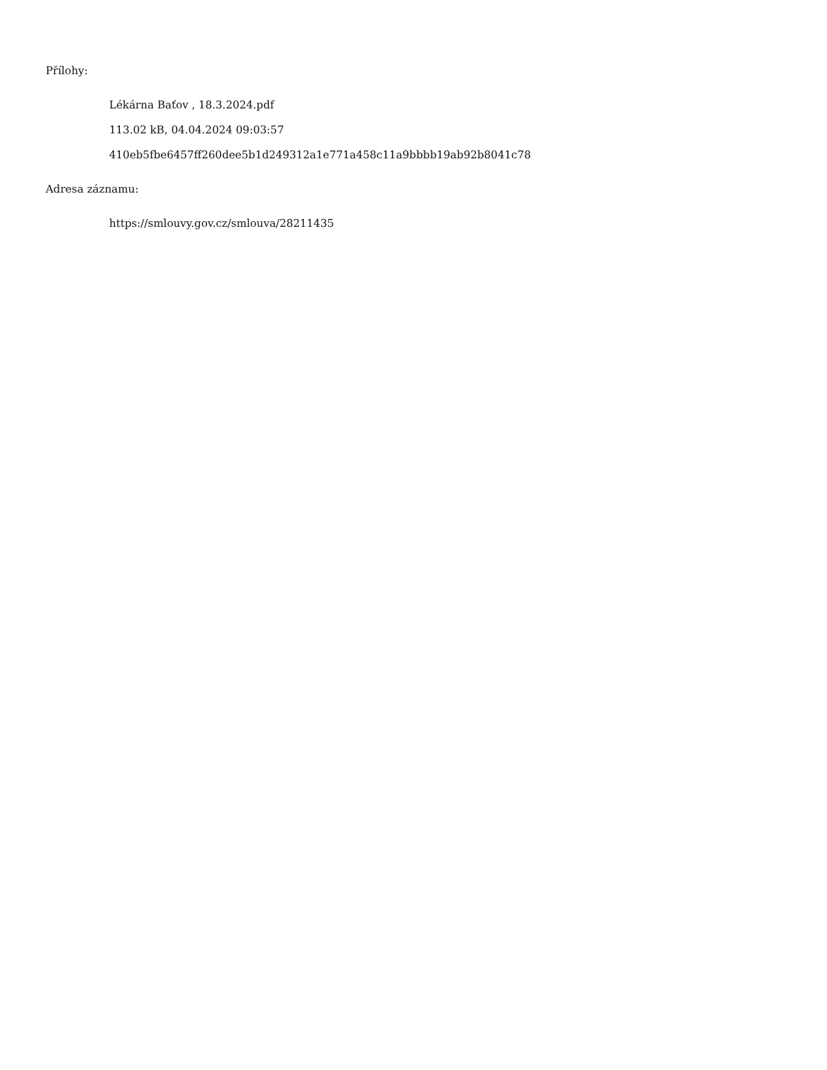Přílohy:
Lékárna Baťov , 18.3.2024.pdf
113.02 kB, 04.04.2024 09:03:57
410eb5fbe6457ff260dee5b1d249312a1e771a458c11a9bbbb19ab92b8041c78
Adresa záznamu:
https://smlouvy.gov.cz/smlouva/28211435